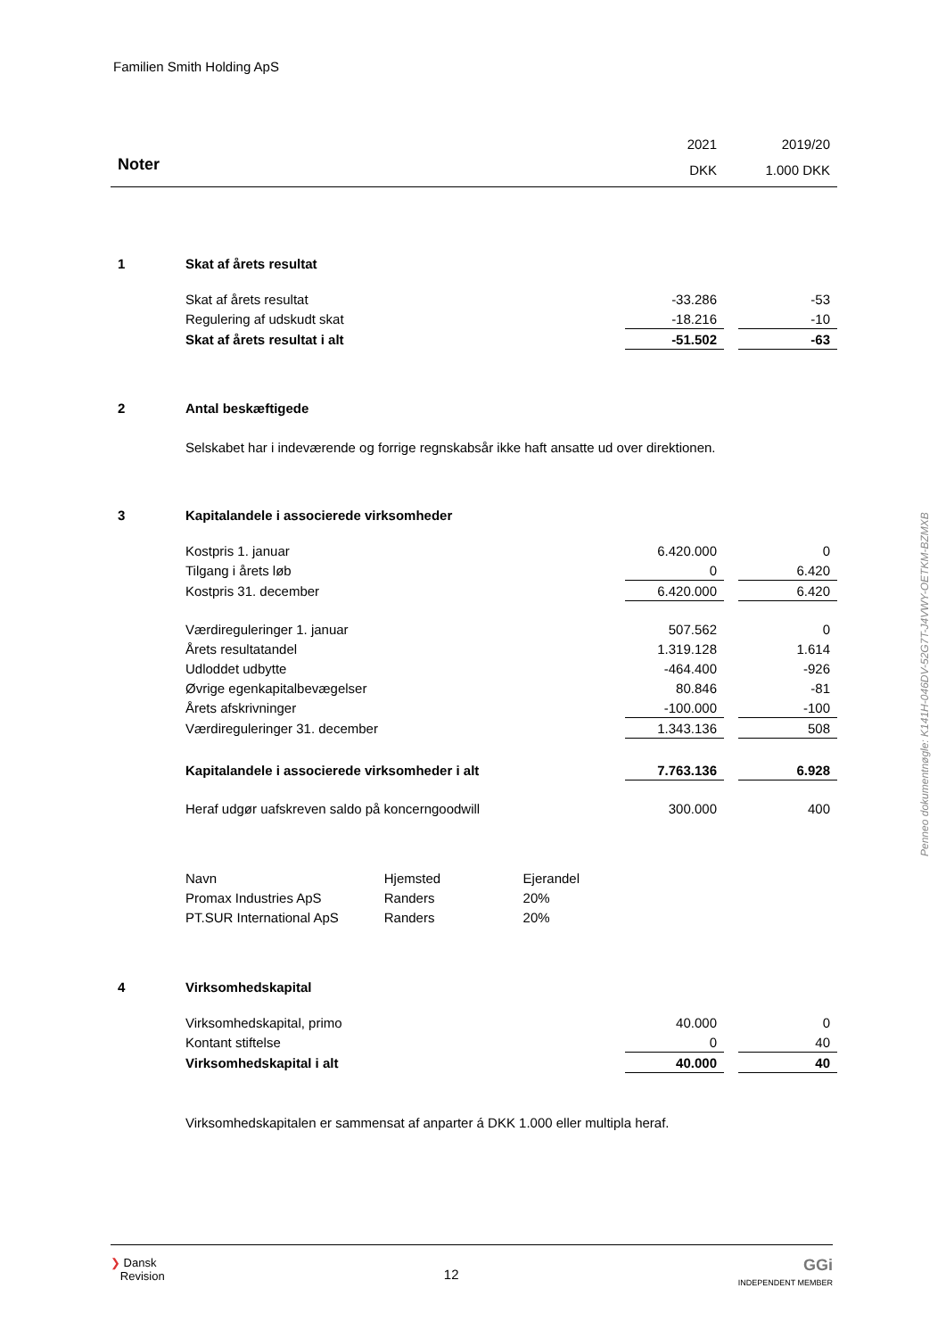Familien Smith Holding ApS
Penneo dokumentnøgle: K141H-046DV-52G7T-J4VWY-OETKM-BZMXB
| | | 2021 | | 2019/20 |
| Noter | | DKK | | 1.000 DKK |
| 1 | Skat af årets resultat | | | |
| | Skat af årets resultat | -33.286 | | -53 |
| | Regulering af udskudt skat | -18.216 | | -10 |
| | Skat af årets resultat i alt | -51.502 | | -63 |
| 2 | Antal beskæftigede | | | |
| | Selskabet har i indeværende og forrige regnskabsår ikke haft ansatte ud over direktionen. | | | |
| 3 | Kapitalandele i associerede virksomheder | | | |
| | Kostpris 1. januar | 6.420.000 | | 0 |
| | Tilgang i årets løb | 0 | | 6.420 |
| | Kostpris 31. december | 6.420.000 | | 6.420 |
| | Værdireguleringer 1. januar | 507.562 | | 0 |
| | Årets resultatandel | 1.319.128 | | 1.614 |
| | Udloddet udbytte | -464.400 | | -926 |
| | Øvrige egenkapitalbevægelser | 80.846 | | -81 |
| | Årets afskrivninger | -100.000 | | -100 |
| | Værdireguleringer 31. december | 1.343.136 | | 508 |
| | Kapitalandele i associerede virksomheder i alt | 7.763.136 | | 6.928 |
| | Heraf udgør uafskreven saldo på koncerngoodwill | 300.000 | | 400 |
| | / Navn / Hjemsted / Ejerandel / / Promax Industries ApS / Randers / 20% / / PT.SUR International ApS / Randers / 20% / | | | |
| 4 | Virksomhedskapital | | | |
| | Virksomhedskapital, primo | 40.000 | | 0 |
| | Kontant stiftelse | 0 | | 40 |
| | Virksomhedskapital i alt | 40.000 | | 40 |
| | Virksomhedskapitalen er sammensat af anparter á DKK 1.000 eller multipla heraf. | | | |
❯ Dansk
Revision
12
GGi
INDEPENDENT MEMBER